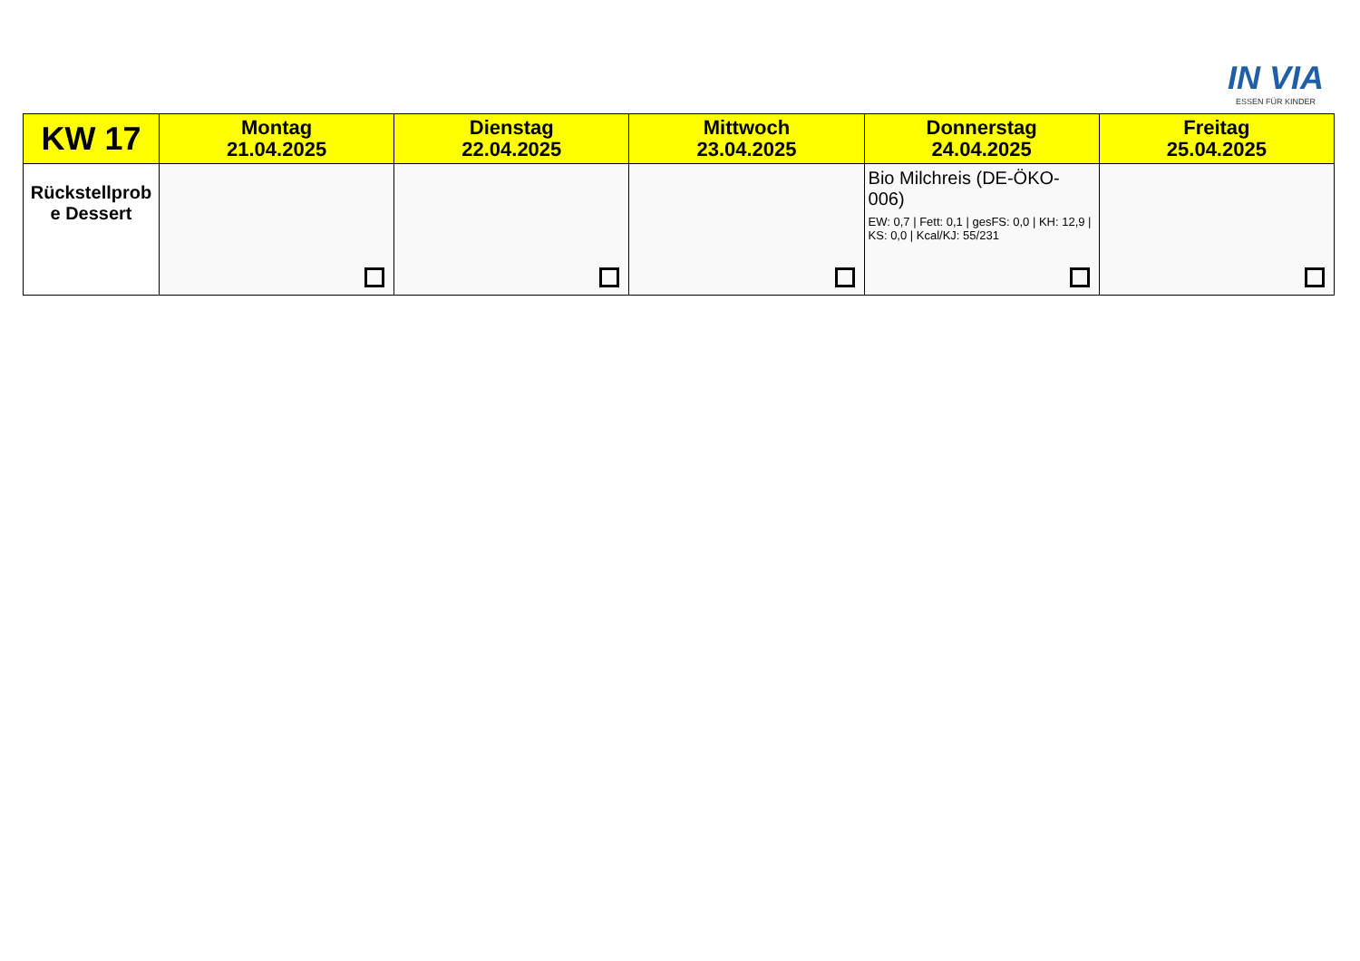IN VIA
ESSEN FÜR KINDER
| KW 17 | Montag 21.04.2025 | Dienstag 22.04.2025 | Mittwoch 23.04.2025 | Donnerstag 24.04.2025 | Freitag 25.04.2025 |
| --- | --- | --- | --- | --- | --- |
| Rückstellprob e Dessert | | | | Bio Milchreis (DE-ÖKO-006) EW: 0,7 / Fett: 0,1 / gesFS: 0,0 / KH: 12,9 / KS: 0,0 / Kcal/KJ: 55/231 | |